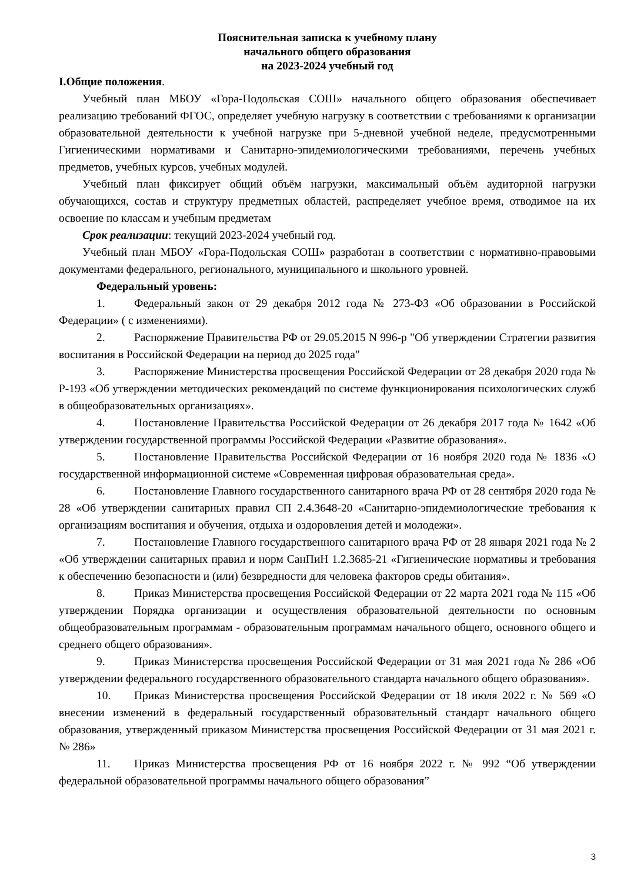Пояснительная записка к учебному плану
начального общего образования
на 2023-2024 учебный год
I.Общие положения.
Учебный план МБОУ «Гора-Подольская СОШ» начального общего образования обеспечивает реализацию требований ФГОС, определяет учебную нагрузку в соответствии с требованиями к организации образовательной деятельности к учебной нагрузке при 5-дневной учебной неделе, предусмотренными Гигиеническими нормативами и Санитарно-эпидемиологическими требованиями, перечень учебных предметов, учебных курсов, учебных модулей.
Учебный план фиксирует общий объём нагрузки, максимальный объём аудиторной нагрузки обучающихся, состав и структуру предметных областей, распределяет учебное время, отводимое на их освоение по классам и учебным предметам
Срок реализации: текущий 2023-2024 учебный год.
Учебный план МБОУ «Гора-Подольская СОШ» разработан в соответствии с нормативно-правовыми документами федерального, регионального, муниципального и школьного уровней.
Федеральный уровень:
1. Федеральный закон от 29 декабря 2012 года № 273-ФЗ «Об образовании в Российской Федерации» ( с изменениями).
2. Распоряжение Правительства РФ от 29.05.2015 N 996-р "Об утверждении Стратегии развития воспитания в Российской Федерации на период до 2025 года"
3. Распоряжение Министерства просвещения Российской Федерации от 28 декабря 2020 года № Р-193 «Об утверждении методических рекомендаций по системе функционирования психологических служб в общеобразовательных организациях».
4. Постановление Правительства Российской Федерации от 26 декабря 2017 года № 1642 «Об утверждении государственной программы Российской Федерации «Развитие образования».
5. Постановление Правительства Российской Федерации от 16 ноября 2020 года № 1836 «О государственной информационной системе «Современная цифровая образовательная среда».
6. Постановление Главного государственного санитарного врача РФ от 28 сентября 2020 года № 28 «Об утверждении санитарных правил СП 2.4.3648-20 «Санитарно-эпидемиологические требования к организациям воспитания и обучения, отдыха и оздоровления детей и молодежи».
7. Постановление Главного государственного санитарного врача РФ от 28 января 2021 года № 2 «Об утверждении санитарных правил и норм СанПиН 1.2.3685-21 «Гигиенические нормативы и требования к обеспечению безопасности и (или) безвредности для человека факторов среды обитания».
8. Приказ Министерства просвещения Российской Федерации от 22 марта 2021 года № 115 «Об утверждении Порядка организации и осуществления образовательной деятельности по основным общеобразовательным программам - образовательным программам начального общего, основного общего и среднего общего образования».
9. Приказ Министерства просвещения Российской Федерации от 31 мая 2021 года № 286 «Об утверждении федерального государственного образовательного стандарта начального общего образования».
10. Приказ Министерства просвещения Российской Федерации от 18 июля 2022 г. № 569 «О внесении изменений в федеральный государственный образовательный стандарт начального общего образования, утвержденный приказом Министерства просвещения Российской Федерации от 31 мая 2021 г. № 286»
11. Приказ Министерства просвещения РФ от 16 ноября 2022 г. № 992 “Об утверждении федеральной образовательной программы начального общего образования”
3